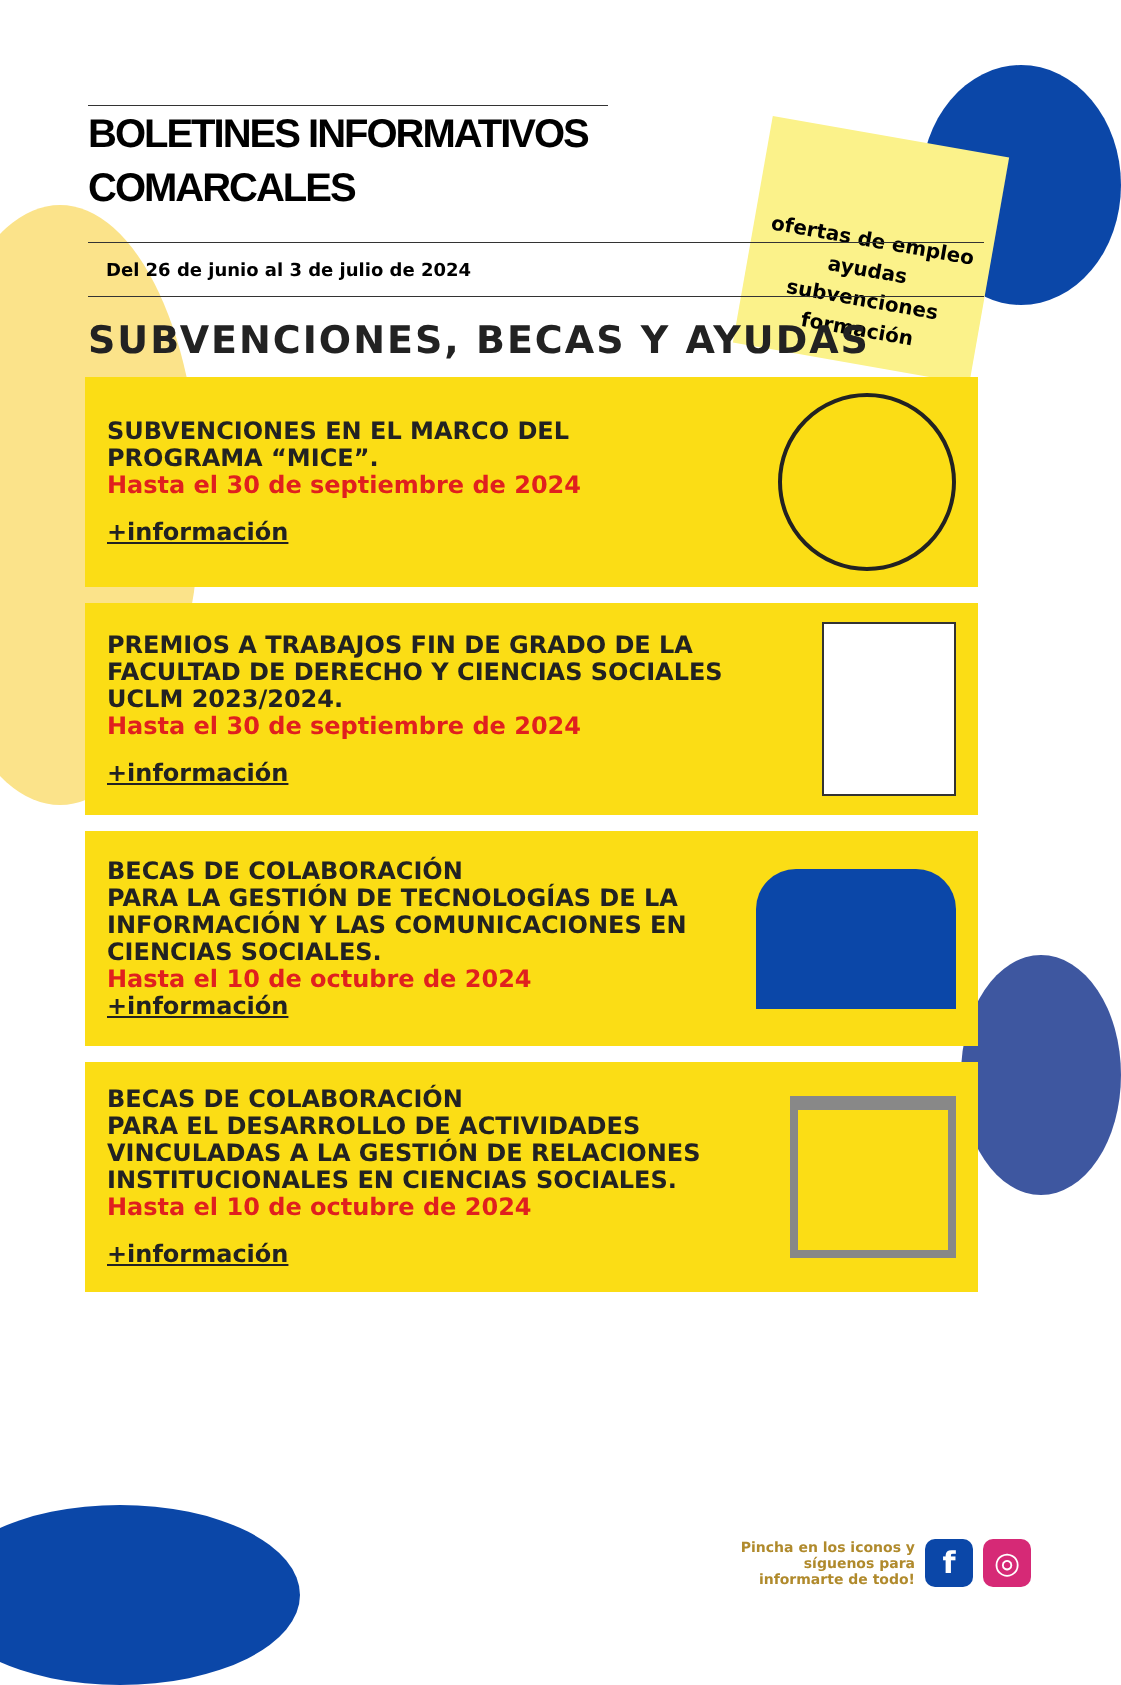ofertas de empleo
ayudas
subvenciones
formación
BOLETINES INFORMATIVOS COMARCALES
Del 26 de junio al 3 de julio de 2024
SUBVENCIONES, BECAS Y AYUDAS
SUBVENCIONES EN EL MARCO DEL PROGRAMA “MICE”.
Hasta el 30 de septiembre de 2024
+información
PREMIOS A TRABAJOS FIN DE GRADO DE LA FACULTAD DE DERECHO Y CIENCIAS SOCIALES UCLM 2023/2024.
Hasta el 30 de septiembre de 2024
+información
BECAS DE COLABORACIÓN
PARA LA GESTIÓN DE TECNOLOGÍAS DE LA INFORMACIÓN Y LAS COMUNICACIONES EN CIENCIAS SOCIALES.
Hasta el 10 de octubre de 2024
+información
BECAS DE COLABORACIÓN
PARA EL DESARROLLO DE ACTIVIDADES VINCULADAS A LA GESTIÓN DE RELACIONES INSTITUCIONALES EN CIENCIAS SOCIALES.
Hasta el 10 de octubre de 2024
+información
Pincha en los iconos y
síguenos para
informarte de todo!
f ◎